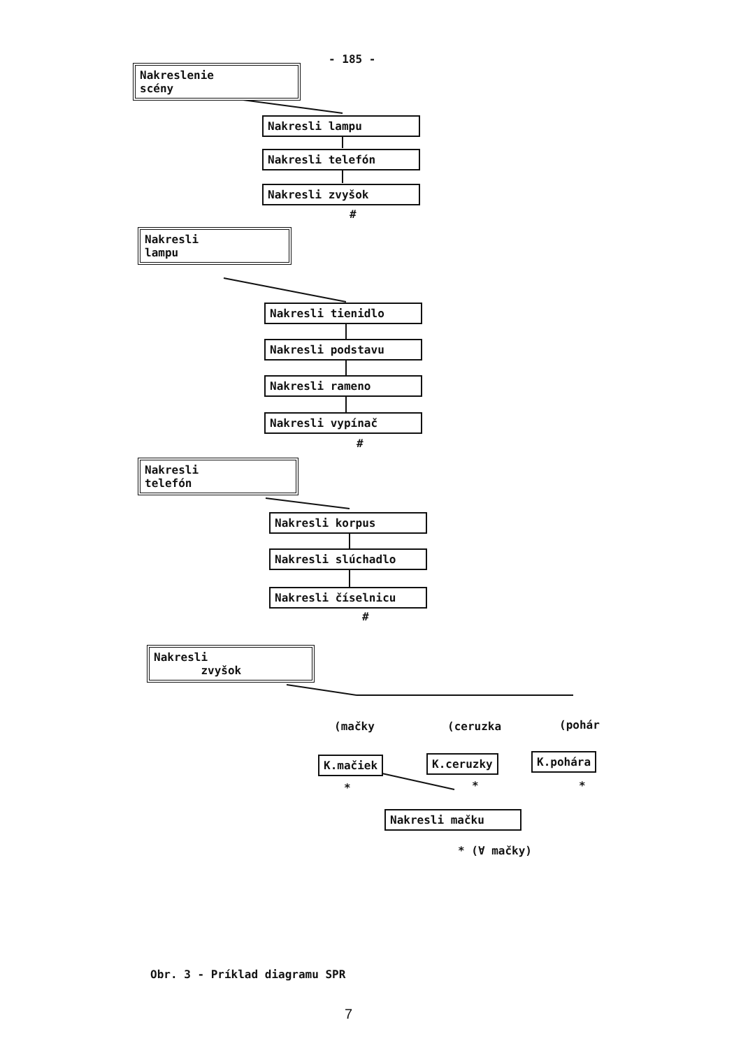- 185 -
Nakreslenie
scény
Nakresli lampu
Nakresli telefón
Nakresli zvyšok
#
Nakresli
lampu
Nakresli tienidlo
Nakresli podstavu
Nakresli rameno
Nakresli vypínač
#
Nakresli
telefón
Nakresli korpus
Nakresli slúchadlo
Nakresli číselnicu
#
Nakresli
zvyšok
(mačky (ceruzka (pohár
K.mačiek K.ceruzky K.pohára
* * *
Nakresli mačku
* (∀ mačky)
Obr. 3 - Príklad diagramu SPR
7